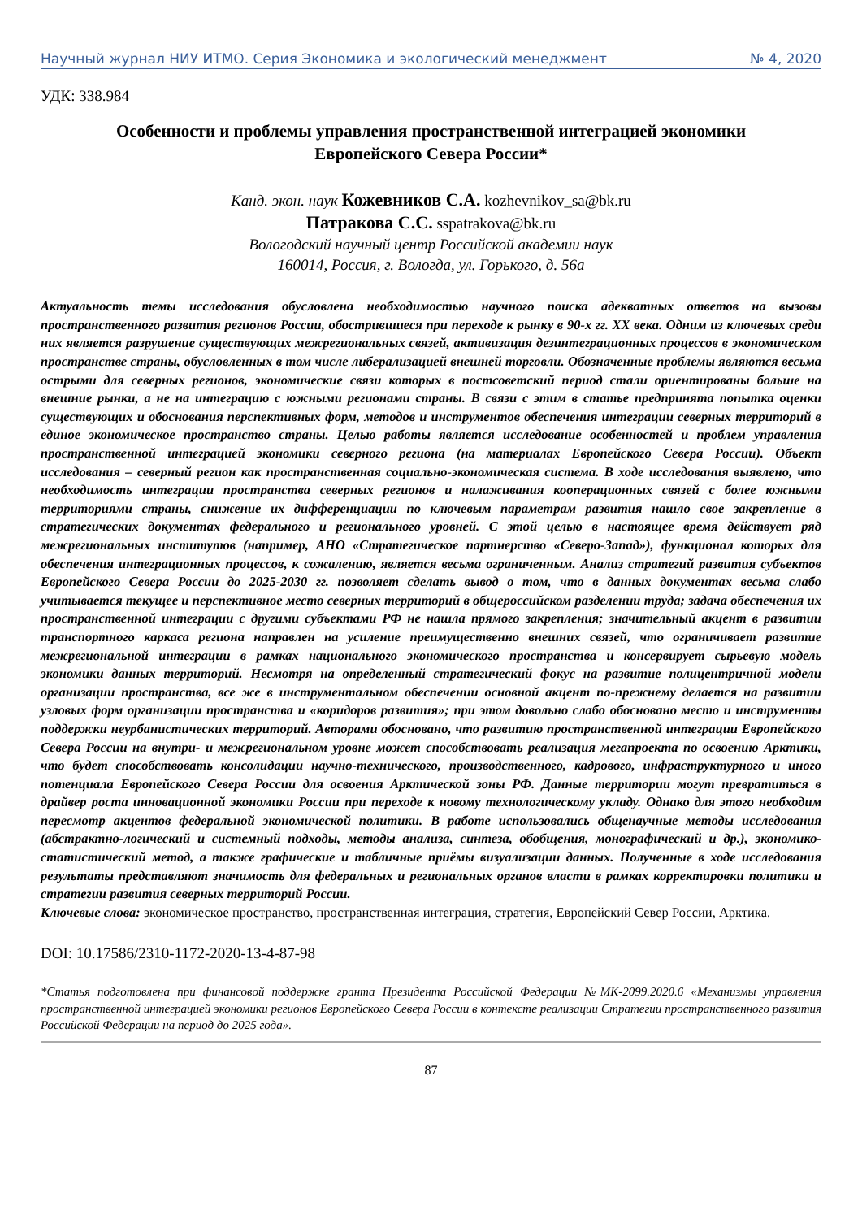Научный журнал НИУ ИТМО. Серия Экономика и экологический менеджмент № 4, 2020
УДК: 338.984
Особенности и проблемы управления пространственной интеграцией экономики
Европейского Севера России*
Канд. экон. наук Кожевников С.А. kozhevnikov_sa@bk.ru
Патракова С.С. sspatrakova@bk.ru
Вологодский научный центр Российской академии наук
160014, Россия, г. Вологда, ул. Горького, д. 56а
Актуальность темы исследования обусловлена необходимостью научного поиска адекватных ответов на вызовы пространственного развития регионов России, обострившиеся при переходе к рынку в 90-х гг. XX века. Одним из ключевых среди них является разрушение существующих межрегиональных связей, активизация дезинтеграционных процессов в экономическом пространстве страны, обусловленных в том числе либерализацией внешней торговли. Обозначенные проблемы являются весьма острыми для северных регионов, экономические связи которых в постсоветский период стали ориентированы больше на внешние рынки, а не на интеграцию с южными регионами страны. В связи с этим в статье предпринята попытка оценки существующих и обоснования перспективных форм, методов и инструментов обеспечения интеграции северных территорий в единое экономическое пространство страны. Целью работы является исследование особенностей и проблем управления пространственной интеграцией экономики северного региона (на материалах Европейского Севера России). Объект исследования – северный регион как пространственная социально-экономическая система. В ходе исследования выявлено, что необходимость интеграции пространства северных регионов и налаживания кооперационных связей с более южными территориями страны, снижение их дифференциации по ключевым параметрам развития нашло свое закрепление в стратегических документах федерального и регионального уровней. С этой целью в настоящее время действует ряд межрегиональных институтов (например, АНО «Стратегическое партнерство «Северо-Запад»), функционал которых для обеспечения интеграционных процессов, к сожалению, является весьма ограниченным. Анализ стратегий развития субъектов Европейского Севера России до 2025-2030 гг. позволяет сделать вывод о том, что в данных документах весьма слабо учитывается текущее и перспективное место северных территорий в общероссийском разделении труда; задача обеспечения их пространственной интеграции с другими субъектами РФ не нашла прямого закрепления; значительный акцент в развитии транспортного каркаса региона направлен на усиление преимущественно внешних связей, что ограничивает развитие межрегиональной интеграции в рамках национального экономического пространства и консервирует сырьевую модель экономики данных территорий. Несмотря на определенный стратегический фокус на развитие полицентричной модели организации пространства, все же в инструментальном обеспечении основной акцент по-прежнему делается на развитии узловых форм организации пространства и «коридоров развития»; при этом довольно слабо обосновано место и инструменты поддержки неурбанистических территорий. Авторами обосновано, что развитию пространственной интеграции Европейского Севера России на внутри- и межрегиональном уровне может способствовать реализация мегапроекта по освоению Арктики, что будет способствовать консолидации научно-технического, производственного, кадрового, инфраструктурного и иного потенциала Европейского Севера России для освоения Арктической зоны РФ. Данные территории могут превратиться в драйвер роста инновационной экономики России при переходе к новому технологическому укладу. Однако для этого необходим пересмотр акцентов федеральной экономической политики. В работе использовались общенаучные методы исследования (абстрактно-логический и системный подходы, методы анализа, синтеза, обобщения, монографический и др.), экономико-статистический метод, а также графические и табличные приёмы визуализации данных. Полученные в ходе исследования результаты представляют значимость для федеральных и региональных органов власти в рамках корректировки политики и стратегии развития северных территорий России.
Ключевые слова: экономическое пространство, пространственная интеграция, стратегия, Европейский Север России, Арктика.
DOI: 10.17586/2310-1172-2020-13-4-87-98
*Статья подготовлена при финансовой поддержке гранта Президента Российской Федерации №МК-2099.2020.6 «Механизмы управления пространственной интеграцией экономики регионов Европейского Севера России в контексте реализации Стратегии пространственного развития Российской Федерации на период до 2025 года».
87